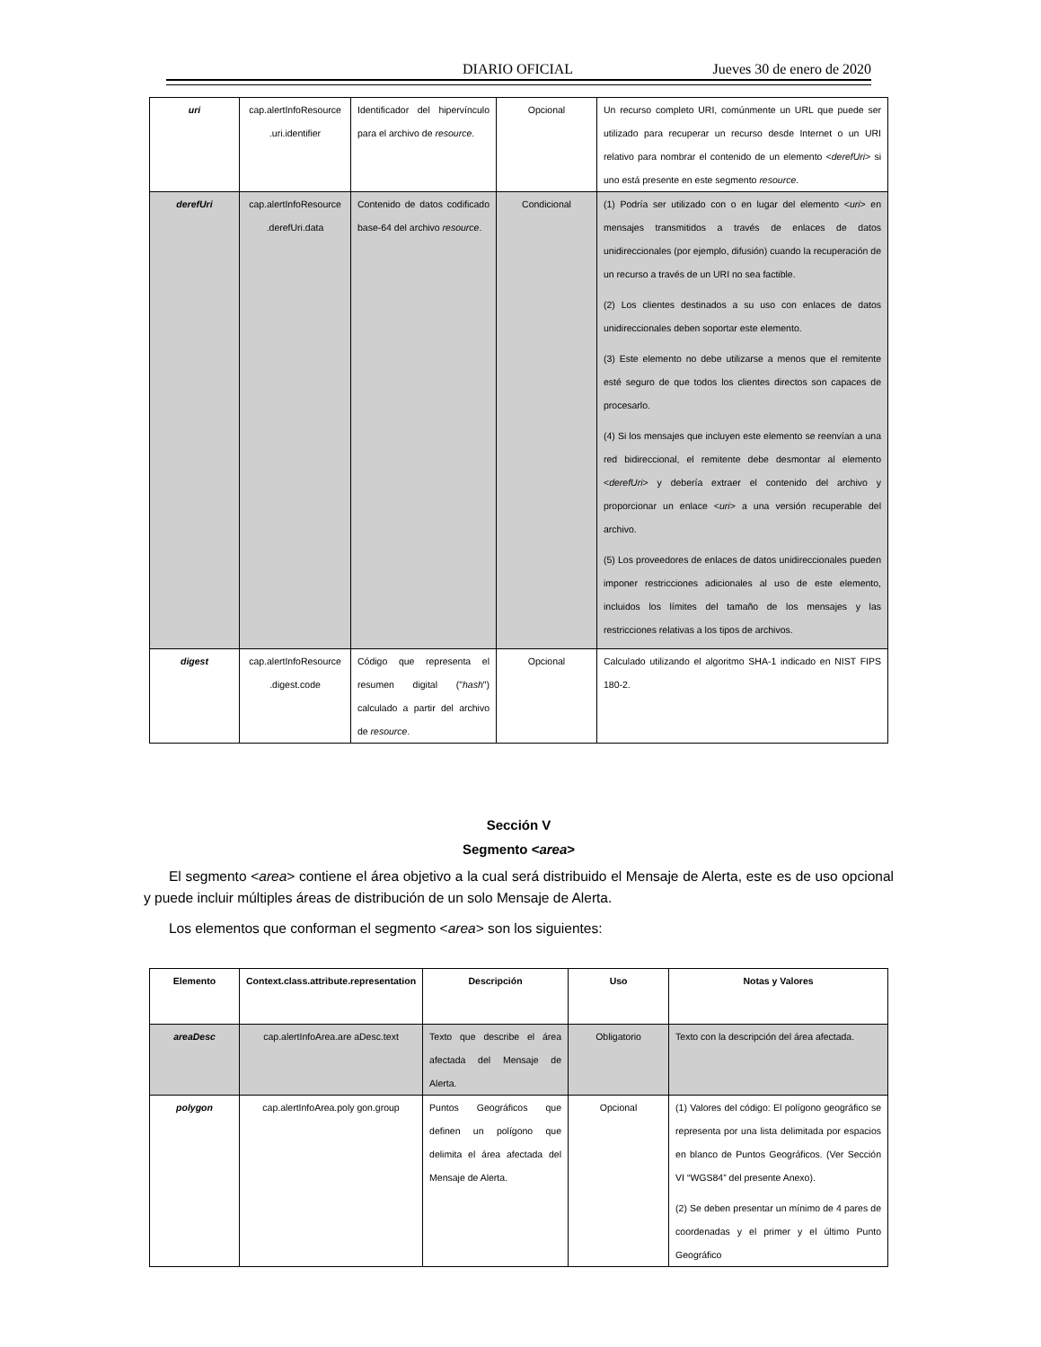DIARIO OFICIAL Jueves 30 de enero de 2020
| uri | cap.alertInfoResource .uri.identifier | Identificador del hipervínculo para el archivo de resource . | Opcional | Un recurso completo URI, comúnmente un URL que puede ser utilizado para recuperar un recurso desde Internet o un URI relativo para nombrar el contenido de un elemento < derefUri > si uno está presente en este segmento resource . |
| derefUri | cap.alertInfoResource .derefUri.data | Contenido de datos codificado base-64 del archivo resource . | Condicional | (1) Podría ser utilizado con o en lugar del elemento < uri > en mensajes transmitidos a través de enlaces de datos unidireccionales (por ejemplo, difusión) cuando la recuperación de un recurso a través de un URI no sea factible. (2) Los clientes destinados a su uso con enlaces de datos unidireccionales deben soportar este elemento. (3) Este elemento no debe utilizarse a menos que el remitente esté seguro de que todos los clientes directos son capaces de procesarlo. (4) Si los mensajes que incluyen este elemento se reenvían a una red bidireccional, el remitente debe desmontar al elemento < derefUri > y debería extraer el contenido del archivo y proporcionar un enlace < uri > a una versión recuperable del archivo. (5) Los proveedores de enlaces de datos unidireccionales pueden imponer restricciones adicionales al uso de este elemento, incluidos los límites del tamaño de los mensajes y las restricciones relativas a los tipos de archivos. |
| digest | cap.alertInfoResource .digest.code | Código que representa el resumen digital (" hash ") calculado a partir del archivo de resource . | Opcional | Calculado utilizando el algoritmo SHA-1 indicado en NIST FIPS 180-2. |
Sección V
Segmento <area>
El segmento <area> contiene el área objetivo a la cual será distribuido el Mensaje de Alerta, este es de uso opcional y puede incluir múltiples áreas de distribución de un solo Mensaje de Alerta.
Los elementos que conforman el segmento <area> son los siguientes:
| Elemento | Context.class.attribute.representation | Descripción | Uso | Notas y Valores |
| --- | --- | --- | --- | --- |
| areaDesc | cap.alertInfoArea.are aDesc.text | Texto que describe el área afectada del Mensaje de Alerta. | Obligatorio | Texto con la descripción del área afectada. |
| polygon | cap.alertInfoArea.poly gon.group | Puntos Geográficos que definen un polígono que delimita el área afectada del Mensaje de Alerta. | Opcional | (1) Valores del código: El polígono geográfico se representa por una lista delimitada por espacios en blanco de Puntos Geográficos. (Ver Sección VI “WGS84” del presente Anexo). (2) Se deben presentar un mínimo de 4 pares de coordenadas y el primer y el último Punto Geográfico |